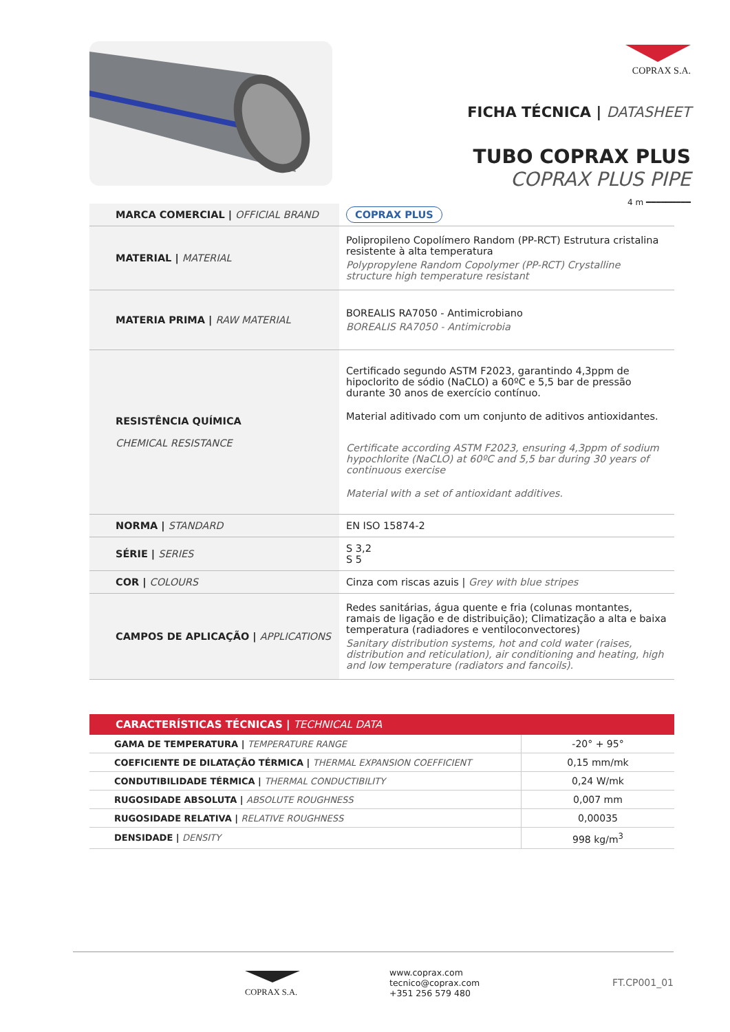COPRAX S.A.
FICHA TÉCNICA | DATASHEET
TUBO COPRAX PLUS
COPRAX PLUS PIPE
4 m ━━━━━━━━━
| MARCA COMERCIAL / OFFICIAL BRAND | COPRAX PLUS |
| MATERIAL / MATERIAL | Polipropileno Copolímero Random (PP-RCT) Estrutura cristalina resistente à alta temperatura Polypropylene Random Copolymer (PP-RCT) Crystalline structure high temperature resistant |
| MATERIA PRIMA / RAW MATERIAL | BOREALIS RA7050 - Antimicrobiano BOREALIS RA7050 - Antimicrobia |
| RESISTÊNCIA QUÍMICA CHEMICAL RESISTANCE | Certificado segundo ASTM F2023, garantindo 4,3ppm de hipoclorito de sódio (NaCLO) a 60ºC e 5,5 bar de pressão durante 30 anos de exercício contínuo. Material aditivado com um conjunto de aditivos antioxidantes. Certificate according ASTM F2023, ensuring 4,3ppm of sodium hypochlorite (NaCLO) at 60ºC and 5,5 bar during 30 years of continuous exercise Material with a set of antioxidant additives. |
| NORMA / STANDARD | EN ISO 15874-2 |
| SÉRIE / SERIES | S 3,2 S 5 |
| COR / COLOURS | Cinza com riscas azuis / Grey with blue stripes |
| CAMPOS DE APLICAÇÃO / APPLICATIONS | Redes sanitárias, água quente e fria (colunas montantes, ramais de ligação e de distribuição); Climatização a alta e baixa temperatura (radiadores e ventiloconvectores) Sanitary distribution systems, hot and cold water (raises, distribution and reticulation), air conditioning and heating, high and low temperature (radiators and fancoils). |
| CARACTERÍSTICAS TÉCNICAS / TECHNICAL DATA | |
| --- | --- |
| GAMA DE TEMPERATURA / TEMPERATURE RANGE | -20° + 95° |
| COEFICIENTE DE DILATAÇÃO TÉRMICA / THERMAL EXPANSION COEFFICIENT | 0,15 mm/mk |
| CONDUTIBILIDADE TÉRMICA / THERMAL CONDUCTIBILITY | 0,24 W/mk |
| RUGOSIDADE ABSOLUTA / ABSOLUTE ROUGHNESS | 0,007 mm |
| RUGOSIDADE RELATIVA / RELATIVE ROUGHNESS | 0,00035 |
| DENSIDADE / DENSITY | 998 kg/m<sup>3</sup> |
COPRAX S.A. www.coprax.com
tecnico@coprax.com
+351 256 579 480
FT.CP001_01